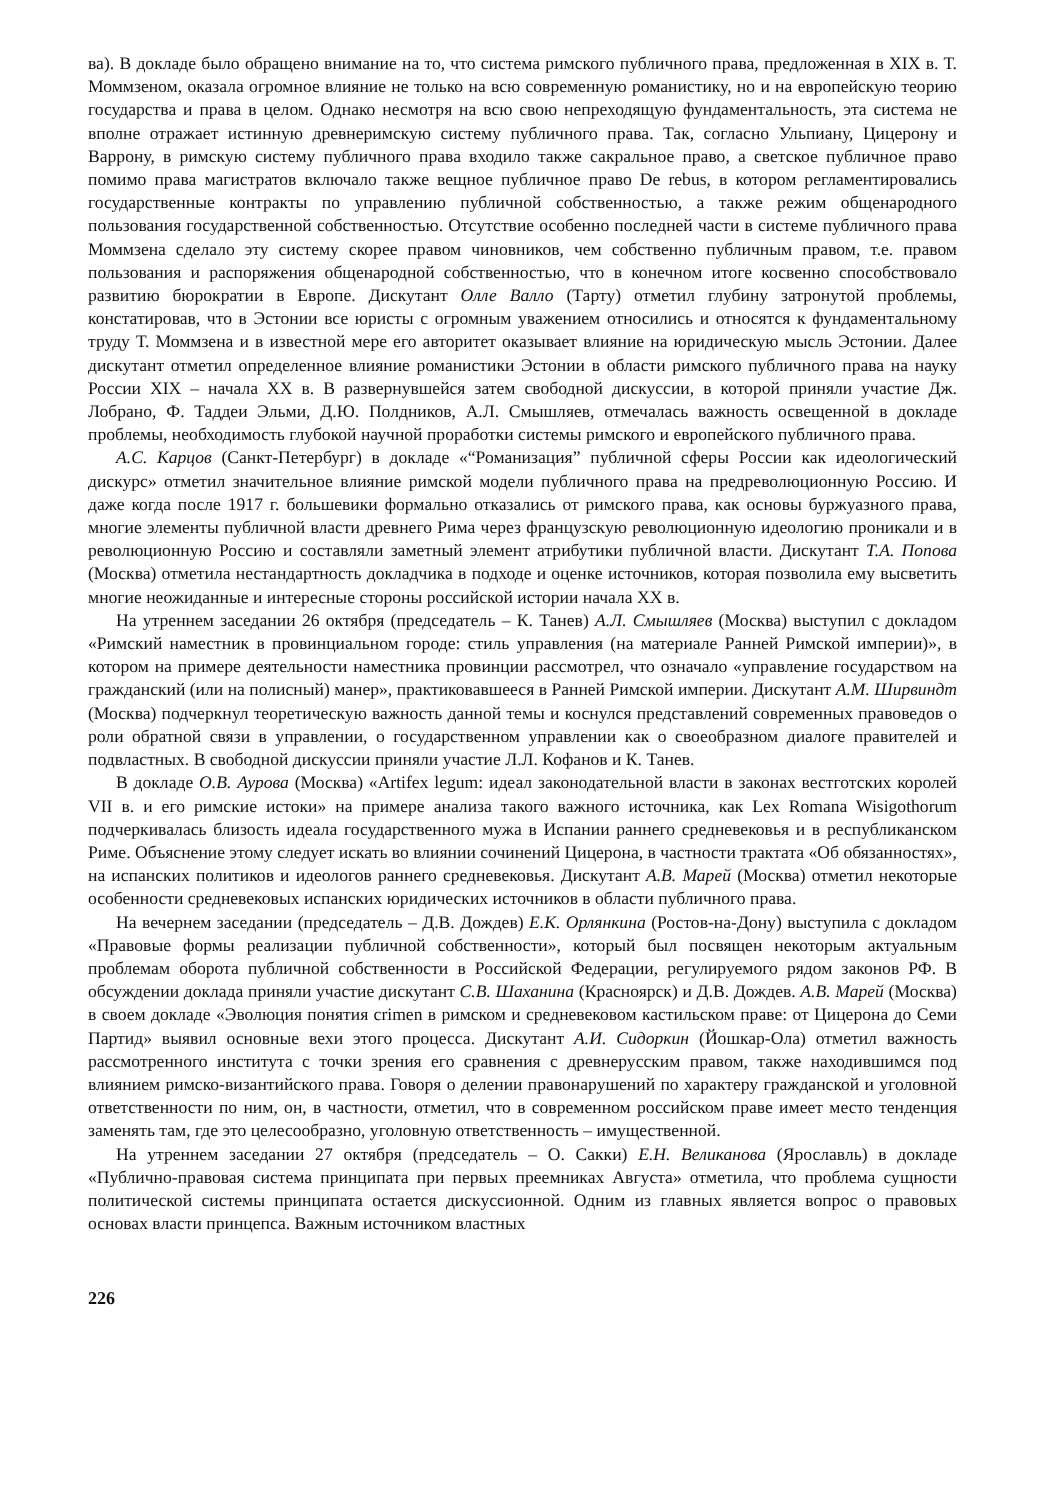ва). В докладе было обращено внимание на то, что система римского публичного права, предложенная в XIX в. Т. Моммзеном, оказала огромное влияние не только на всю современную романистику, но и на европейскую теорию государства и права в целом. Однако несмотря на всю свою непреходящую фундаментальность, эта система не вполне отражает истинную древнеримскую систему публичного права. Так, согласно Ульпиану, Цицерону и Варрону, в римскую систему публичного права входило также сакральное право, а светское публичное право помимо права магистратов включало также вещное публичное право De rebus, в котором регламентировались государственные контракты по управлению публичной собственностью, а также режим общенародного пользования государственной собственностью. Отсутствие особенно последней части в системе публичного права Моммзена сделало эту систему скорее правом чиновников, чем собственно публичным правом, т.е. правом пользования и распоряжения общенародной собственностью, что в конечном итоге косвенно способствовало развитию бюрократии в Европе. Дискутант Олле Валло (Тарту) отметил глубину затронутой проблемы, констатировав, что в Эстонии все юристы с огромным уважением относились и относятся к фундаментальному труду Т. Моммзена и в известной мере его авторитет оказывает влияние на юридическую мысль Эстонии. Далее дискутант отметил определенное влияние романистики Эстонии в области римского публичного права на науку России XIX – начала XX в. В развернувшейся затем свободной дискуссии, в которой приняли участие Дж. Лобрано, Ф. Таддеи Эльми, Д.Ю. Полдников, А.Л. Смышляев, отмечалась важность освещенной в докладе проблемы, необходимость глубокой научной проработки системы римского и европейского публичного права.
А.С. Карцов (Санкт-Петербург) в докладе «“Романизация” публичной сферы России как идеологический дискурс» отметил значительное влияние римской модели публичного права на предреволюционную Россию. И даже когда после 1917 г. большевики формально отказались от римского права, как основы буржуазного права, многие элементы публичной власти древнего Рима через французскую революционную идеологию проникали и в революционную Россию и составляли заметный элемент атрибутики публичной власти. Дискутант Т.А. Попова (Москва) отметила нестандартность докладчика в подходе и оценке источников, которая позволила ему высветить многие неожиданные и интересные стороны российской истории начала XX в.
На утреннем заседании 26 октября (председатель – К. Танев) А.Л. Смышляев (Москва) выступил с докладом «Римский наместник в провинциальном городе: стиль управления (на материале Ранней Римской империи)», в котором на примере деятельности наместника провинции рассмотрел, что означало «управление государством на гражданский (или на полисный) манер», практиковавшееся в Ранней Римской империи. Дискутант А.М. Ширвиндт (Москва) подчеркнул теоретическую важность данной темы и коснулся представлений современных правоведов о роли обратной связи в управлении, о государственном управлении как о своеобразном диалоге правителей и подвластных. В свободной дискуссии приняли участие Л.Л. Кофанов и К. Танев.
В докладе О.В. Аурова (Москва) «Artifex legum: идеал законодательной власти в законах вестготских королей VII в. и его римские истоки» на примере анализа такого важного источника, как Lex Romana Wisigothorum подчеркивалась близость идеала государственного мужа в Испании раннего средневековья и в республиканском Риме. Объяснение этому следует искать во влиянии сочинений Цицерона, в частности трактата «Об обязанностях», на испанских политиков и идеологов раннего средневековья. Дискутант А.В. Марей (Москва) отметил некоторые особенности средневековых испанских юридических источников в области публичного права.
На вечернем заседании (председатель – Д.В. Дождев) Е.К. Орлянкина (Ростов-на-Дону) выступила с докладом «Правовые формы реализации публичной собственности», который был посвящен некоторым актуальным проблемам оборота публичной собственности в Российской Федерации, регулируемого рядом законов РФ. В обсуждении доклада приняли участие дискутант С.В. Шаханина (Красноярск) и Д.В. Дождев. А.В. Марей (Москва) в своем докладе «Эволюция понятия crimen в римском и средневековом кастильском праве: от Цицерона до Семи Партид» выявил основные вехи этого процесса. Дискутант А.И. Сидоркин (Йошкар-Ола) отметил важность рассмотренного института с точки зрения его сравнения с древнерусским правом, также находившимся под влиянием римско-византийского права. Говоря о делении правонарушений по характеру гражданской и уголовной ответственности по ним, он, в частности, отметил, что в современном российском праве имеет место тенденция заменять там, где это целесообразно, уголовную ответственность – имущественной.
На утреннем заседании 27 октября (председатель – О. Сакки) Е.Н. Великанова (Ярославль) в докладе «Публично-правовая система принципата при первых преемниках Августа» отметила, что проблема сущности политической системы принципата остается дискуссионной. Одним из главных является вопрос о правовых основах власти принцепса. Важным источником властных
226